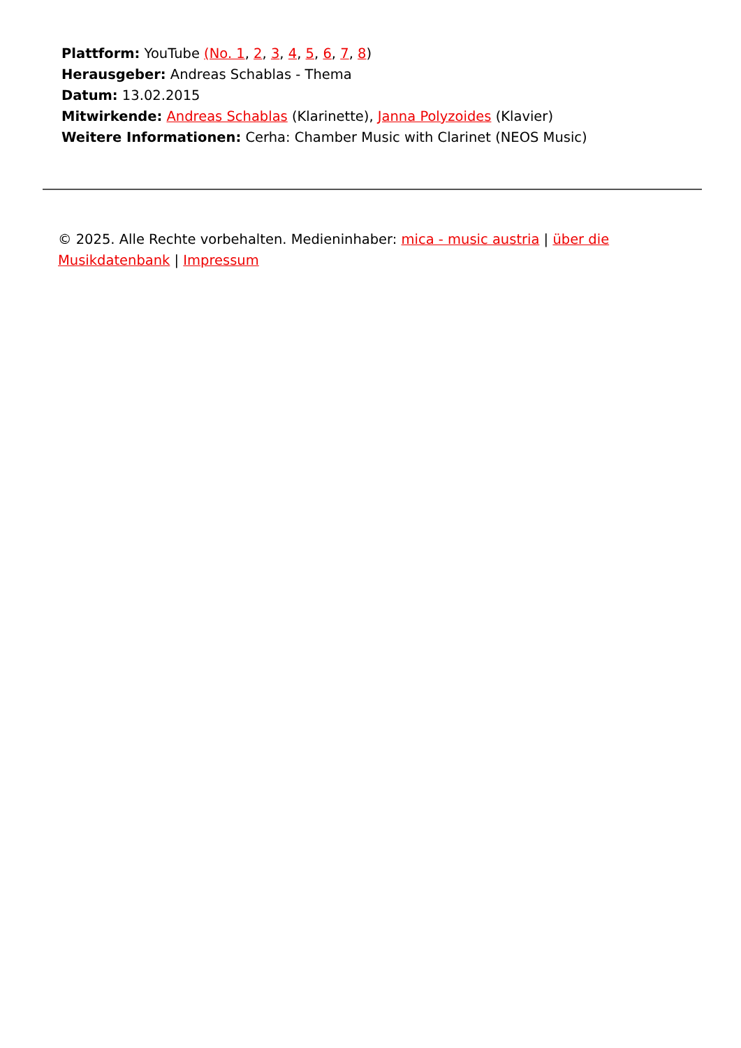Plattform: YouTube (No. 1, 2, 3, 4, 5, 6, 7, 8)
Herausgeber: Andreas Schablas - Thema
Datum: 13.02.2015
Mitwirkende: Andreas Schablas (Klarinette), Janna Polyzoides (Klavier)
Weitere Informationen: Cerha: Chamber Music with Clarinet (NEOS Music)
© 2025. Alle Rechte vorbehalten. Medieninhaber: mica - music austria | über die Musikdatenbank | Impressum